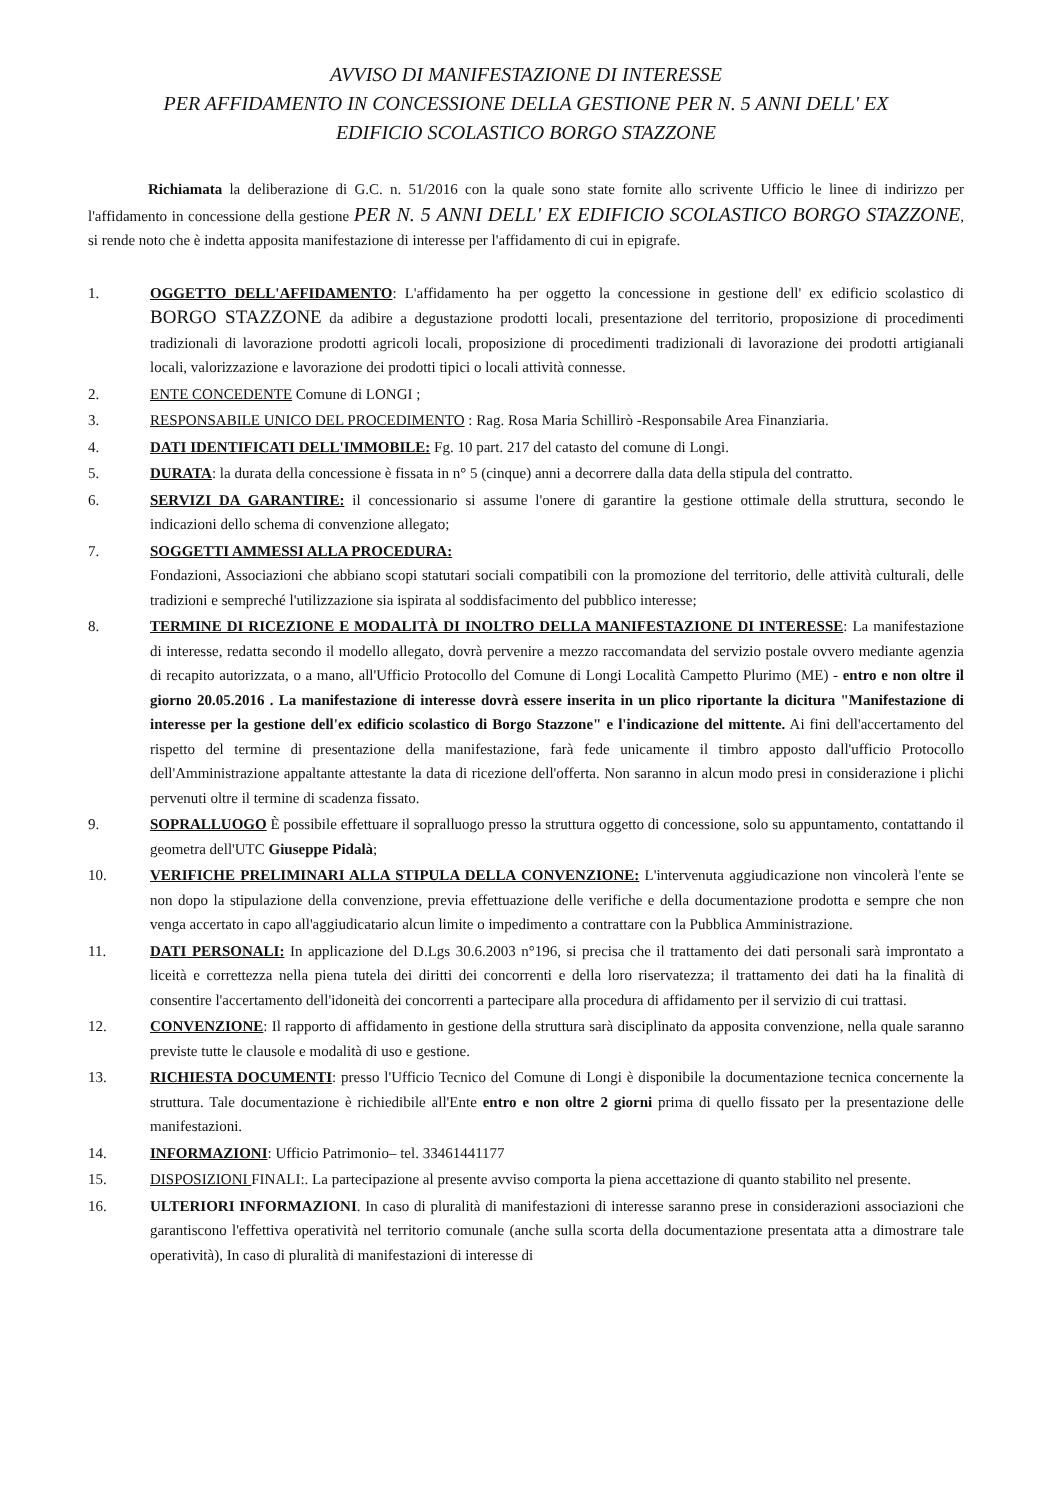AVVISO DI MANIFESTAZIONE DI INTERESSE
PER AFFIDAMENTO IN CONCESSIONE DELLA GESTIONE PER N. 5 ANNI DELL' EX
EDIFICIO SCOLASTICO BORGO STAZZONE
Richiamata la deliberazione di G.C. n. 51/2016 con la quale sono state fornite allo scrivente Ufficio le linee di indirizzo per l'affidamento in concessione della gestione PER N. 5 ANNI DELL' EX EDIFICIO SCOLASTICO BORGO STAZZONE, si rende noto che è indetta apposita manifestazione di interesse per l'affidamento di cui in epigrafe.
1. OGGETTO DELL'AFFIDAMENTO: L'affidamento ha per oggetto la concessione in gestione dell' ex edificio scolastico di BORGO STAZZONE da adibire a degustazione prodotti locali, presentazione del territorio, proposizione di procedimenti tradizionali di lavorazione prodotti agricoli locali, proposizione di procedimenti tradizionali di lavorazione dei prodotti artigianali locali, valorizzazione e lavorazione dei prodotti tipici o locali attività connesse.
2. ENTE CONCEDENTE Comune di LONGI ;
3. RESPONSABILE UNICO DEL PROCEDIMENTO : Rag. Rosa Maria Schillirò -Responsabile Area Finanziaria.
4. DATI IDENTIFICATI DELL'IMMOBILE: Fg. 10 part. 217 del catasto del comune di Longi.
5. DURATA: la durata della concessione è fissata in n° 5 (cinque) anni a decorrere dalla data della stipula del contratto.
6. SERVIZI DA GARANTIRE: il concessionario si assume l'onere di garantire la gestione ottimale della struttura, secondo le indicazioni dello schema di convenzione allegato;
7. SOGGETTI AMMESSI ALLA PROCEDURA:
Fondazioni, Associazioni che abbiano scopi statutari sociali compatibili con la promozione del territorio, delle attività culturali, delle tradizioni e sempreché l'utilizzazione sia ispirata al soddisfacimento del pubblico interesse;
8. TERMINE DI RICEZIONE E MODALITÀ DI INOLTRO DELLA MANIFESTAZIONE DI INTERESSE: La manifestazione di interesse, redatta secondo il modello allegato, dovrà pervenire a mezzo raccomandata del servizio postale ovvero mediante agenzia di recapito autorizzata, o a mano, all'Ufficio Protocollo del Comune di Longi Località Campetto Plurimo (ME) - entro e non oltre il giorno 20.05.2016 . La manifestazione di interesse dovrà essere inserita in un plico riportante la dicitura "Manifestazione di interesse per la gestione dell'ex edificio scolastico di Borgo Stazzone" e l'indicazione del mittente. Ai fini dell'accertamento del rispetto del termine di presentazione della manifestazione, farà fede unicamente il timbro apposto dall'ufficio Protocollo dell'Amministrazione appaltante attestante la data di ricezione dell'offerta. Non saranno in alcun modo presi in considerazione i plichi pervenuti oltre il termine di scadenza fissato.
9. SOPRALLUOGO È possibile effettuare il sopralluogo presso la struttura oggetto di concessione, solo su appuntamento, contattando il geometra dell'UTC Giuseppe Pidalà;
10. VERIFICHE PRELIMINARI ALLA STIPULA DELLA CONVENZIONE: L'intervenuta aggiudicazione non vincolerà l'ente se non dopo la stipulazione della convenzione, previa effettuazione delle verifiche e della documentazione prodotta e sempre che non venga accertato in capo all'aggiudicatario alcun limite o impedimento a contrattare con la Pubblica Amministrazione.
11. DATI PERSONALI: In applicazione del D.Lgs 30.6.2003 n°196, si precisa che il trattamento dei dati personali sarà improntato a liceità e correttezza nella piena tutela dei diritti dei concorrenti e della loro riservatezza; il trattamento dei dati ha la finalità di consentire l'accertamento dell'idoneità dei concorrenti a partecipare alla procedura di affidamento per il servizio di cui trattasi.
12. CONVENZIONE: Il rapporto di affidamento in gestione della struttura sarà disciplinato da apposita convenzione, nella quale saranno previste tutte le clausole e modalità di uso e gestione.
13. RICHIESTA DOCUMENTI: presso l'Ufficio Tecnico del Comune di Longi è disponibile la documentazione tecnica concernente la struttura. Tale documentazione è richiedibile all'Ente entro e non oltre 2 giorni prima di quello fissato per la presentazione delle manifestazioni.
14. INFORMAZIONI: Ufficio Patrimonio– tel. 33461441177
15. DISPOSIZIONI FINALI:. La partecipazione al presente avviso comporta la piena accettazione di quanto stabilito nel presente.
16. ULTERIORI INFORMAZIONI. In caso di pluralità di manifestazioni di interesse saranno prese in considerazioni associazioni che garantiscono l'effettiva operatività nel territorio comunale (anche sulla scorta della documentazione presentata atta a dimostrare tale operatività), In caso di pluralità di manifestazioni di interesse di